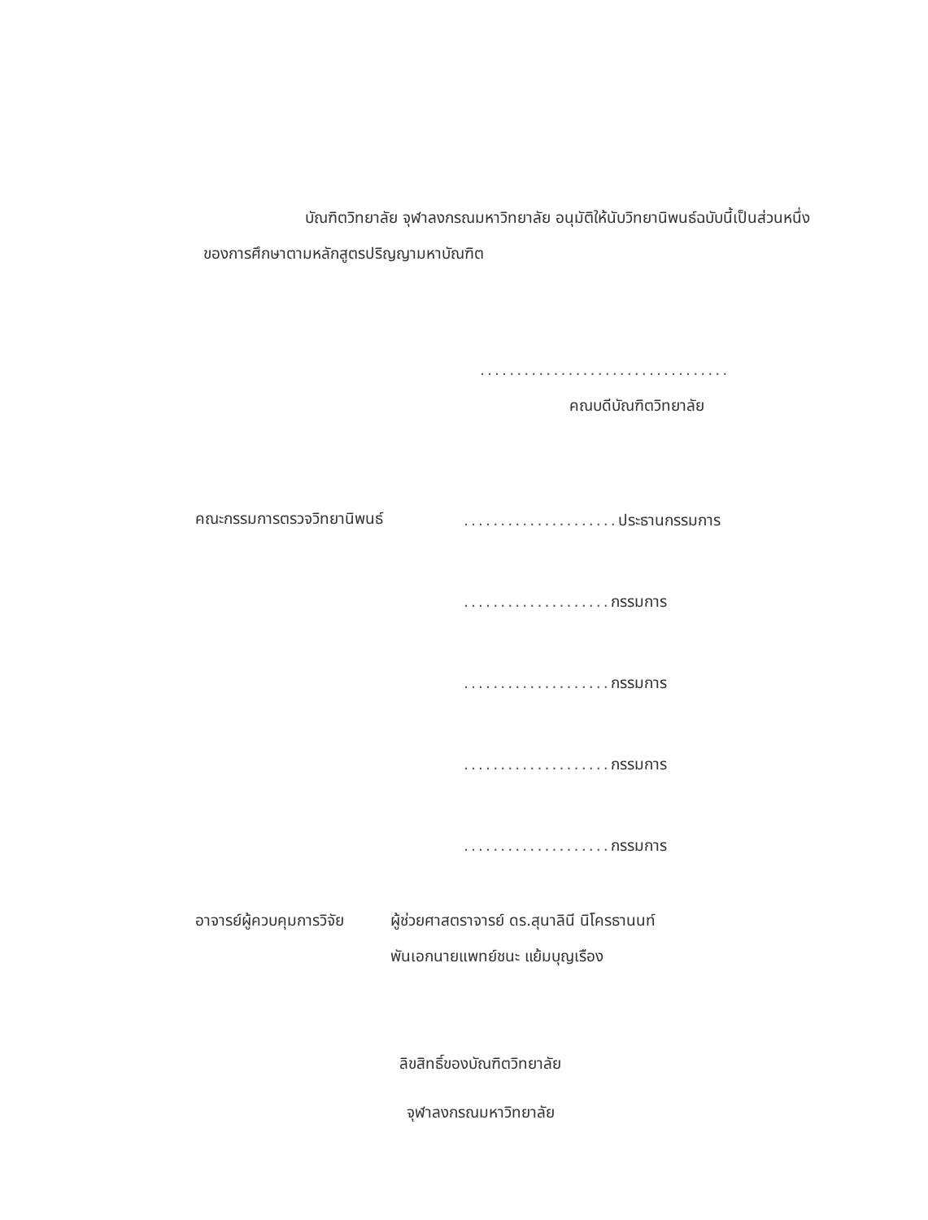บัณฑิตวิทยาลัย จุฬาลงกรณมหาวิทยาลัย อนุมัติให้นับวิทยานิพนธ์ฉบับนี้เป็นส่วนหนึ่งของการศึกษาตามหลักสูตรปริญญามหาบัณฑิต
..................................
คณบดีบัณฑิตวิทยาลัย
คณะกรรมการตรวจวิทยานิพนธ์
..................... ประธานกรรมการ
.................... กรรมการ
.................... กรรมการ
.................... กรรมการ
.................... กรรมการ
อาจารย์ผู้ควบคุมการวิจัย
ผู้ช่วยศาสตราจารย์ ดร.สุนาลินี นิโครธานนท์
พันเอกนายแพทย์ชนะ แย้มบุญเรือง
ลิขสิทธิ์ของบัณฑิตวิทยาลัย
จุฬาลงกรณมหาวิทยาลัย